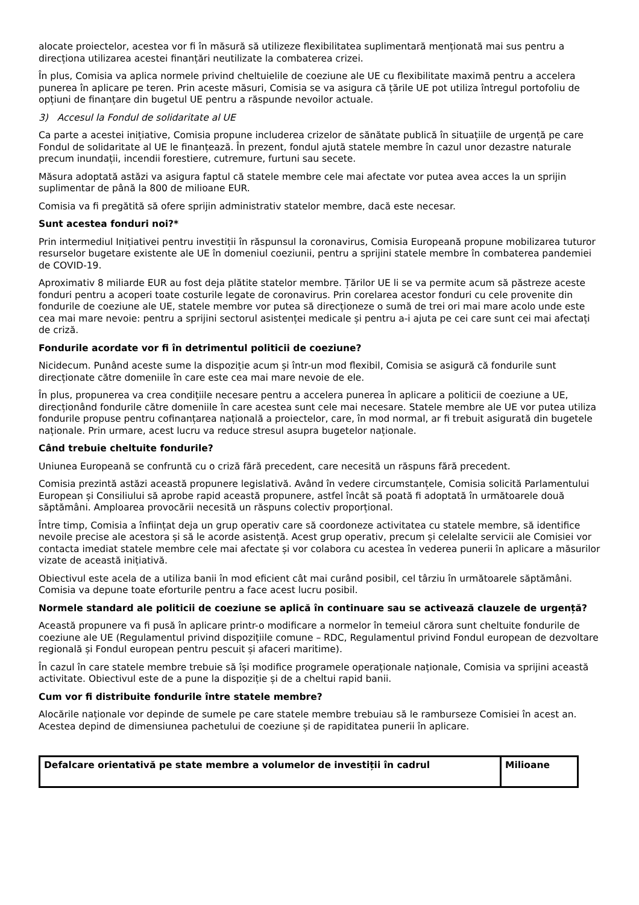alocate proiectelor, acestea vor fi în măsură să utilizeze flexibilitatea suplimentară menționată mai sus pentru a direcționa utilizarea acestei finanțări neutilizate la combaterea crizei.
În plus, Comisia va aplica normele privind cheltuielile de coeziune ale UE cu flexibilitate maximă pentru a accelera punerea în aplicare pe teren. Prin aceste măsuri, Comisia se va asigura că țările UE pot utiliza întregul portofoliu de opțiuni de finanțare din bugetul UE pentru a răspunde nevoilor actuale.
3) Accesul la Fondul de solidaritate al UE
Ca parte a acestei inițiative, Comisia propune includerea crizelor de sănătate publică în situațiile de urgență pe care Fondul de solidaritate al UE le finanțează. În prezent, fondul ajută statele membre în cazul unor dezastre naturale precum inundații, incendii forestiere, cutremure, furtuni sau secete.
Măsura adoptată astăzi va asigura faptul că statele membre cele mai afectate vor putea avea acces la un sprijin suplimentar de până la 800 de milioane EUR.
Comisia va fi pregătită să ofere sprijin administrativ statelor membre, dacă este necesar.
Sunt acestea fonduri noi?*
Prin intermediul Inițiativei pentru investiții în răspunsul la coronavirus, Comisia Europeană propune mobilizarea tuturor resurselor bugetare existente ale UE în domeniul coeziunii, pentru a sprijini statele membre în combaterea pandemiei de COVID-19.
Aproximativ 8 miliarde EUR au fost deja plătite statelor membre. Țărilor UE li se va permite acum să păstreze aceste fonduri pentru a acoperi toate costurile legate de coronavirus. Prin corelarea acestor fonduri cu cele provenite din fondurile de coeziune ale UE, statele membre vor putea să direcționeze o sumă de trei ori mai mare acolo unde este cea mai mare nevoie: pentru a sprijini sectorul asistenței medicale și pentru a-i ajuta pe cei care sunt cei mai afectați de criză.
Fondurile acordate vor fi în detrimentul politicii de coeziune?
Nicidecum. Punând aceste sume la dispoziție acum și într-un mod flexibil, Comisia se asigură că fondurile sunt direcționate către domeniile în care este cea mai mare nevoie de ele.
În plus, propunerea va crea condițiile necesare pentru a accelera punerea în aplicare a politicii de coeziune a UE, direcționând fondurile către domeniile în care acestea sunt cele mai necesare. Statele membre ale UE vor putea utiliza fondurile propuse pentru cofinanțarea națională a proiectelor, care, în mod normal, ar fi trebuit asigurată din bugetele naționale. Prin urmare, acest lucru va reduce stresul asupra bugetelor naționale.
Când trebuie cheltuite fondurile?
Uniunea Europeană se confruntă cu o criză fără precedent, care necesită un răspuns fără precedent.
Comisia prezintă astăzi această propunere legislativă. Având în vedere circumstanțele, Comisia solicită Parlamentului European și Consiliului să aprobe rapid această propunere, astfel încât să poată fi adoptată în următoarele două săptămâni. Amploarea provocării necesită un răspuns colectiv proporțional.
Între timp, Comisia a înființat deja un grup operativ care să coordoneze activitatea cu statele membre, să identifice nevoile precise ale acestora și să le acorde asistență. Acest grup operativ, precum și celelalte servicii ale Comisiei vor contacta imediat statele membre cele mai afectate și vor colabora cu acestea în vederea punerii în aplicare a măsurilor vizate de această inițiativă.
Obiectivul este acela de a utiliza banii în mod eficient cât mai curând posibil, cel târziu în următoarele săptămâni. Comisia va depune toate eforturile pentru a face acest lucru posibil.
Normele standard ale politicii de coeziune se aplică în continuare sau se activează clauzele de urgență?
Această propunere va fi pusă în aplicare printr-o modificare a normelor în temeiul cărora sunt cheltuite fondurile de coeziune ale UE (Regulamentul privind dispozițiile comune – RDC, Regulamentul privind Fondul european de dezvoltare regională și Fondul european pentru pescuit și afaceri maritime).
În cazul în care statele membre trebuie să își modifice programele operaționale naționale, Comisia va sprijini această activitate. Obiectivul este de a pune la dispoziție și de a cheltui rapid banii.
Cum vor fi distribuite fondurile între statele membre?
Alocările naționale vor depinde de sumele pe care statele membre trebuiau să le ramburseze Comisiei în acest an. Acestea depind de dimensiunea pachetului de coeziune și de rapiditatea punerii în aplicare.
| Defalcare orientativă pe state membre a volumelor de investiții în cadrul | Milioane |